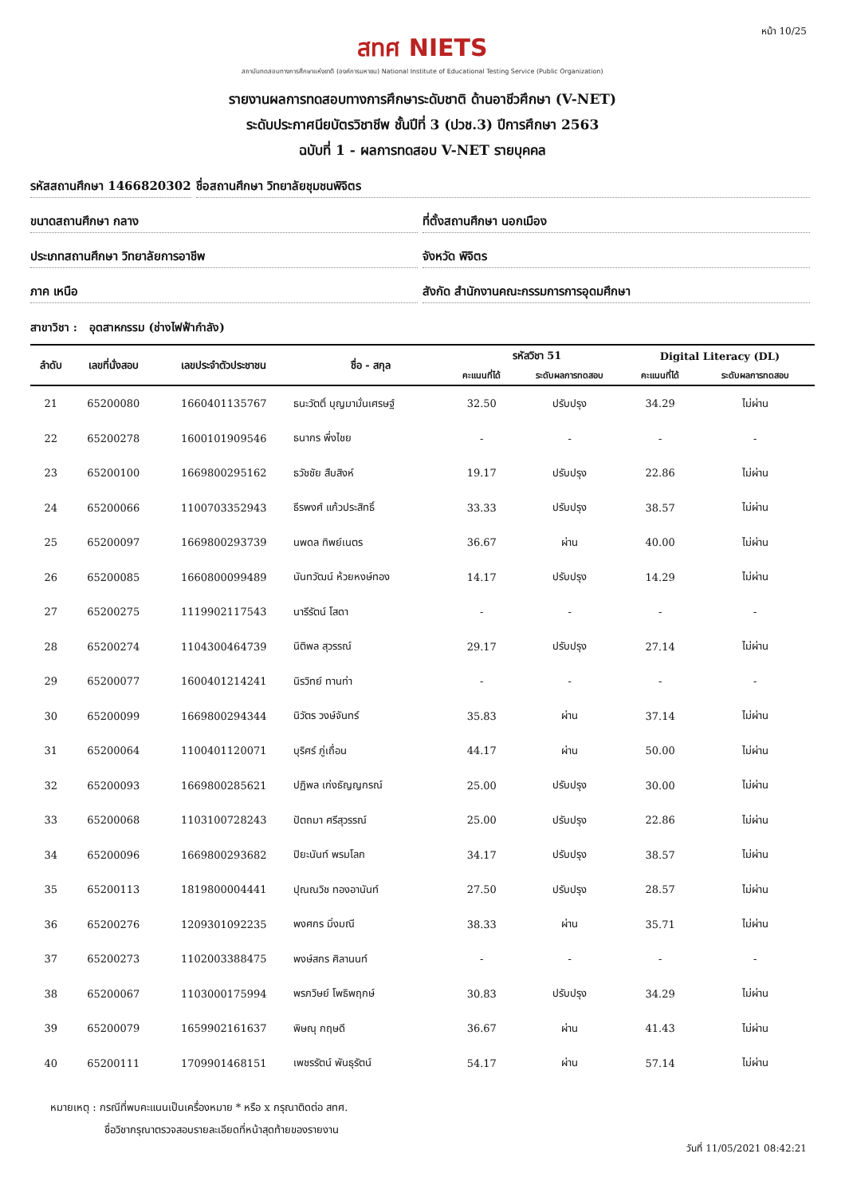หน้า 10/25
สทศ NIETS
สถาบันทดสอบทางการศึกษาแห่งชาติ (องค์การมหาชน) National Institute of Educational Testing Service (Public Organization)
รายงานผลการทดสอบทางการศึกษาระดับชาติ ด้านอาชีวศึกษา (V-NET)
ระดับประกาศนียบัตรวิชาชีพ ชั้นปีที่ 3 (ปวช.3) ปีการศึกษา 2563
ฉบับที่ 1 - ผลการทดสอบ V-NET รายบุคคล
รหัสสถานศึกษา 1466820302 ชื่อสถานศึกษา วิทยาลัยชุมชนพิจิตร
ขนาดสถานศึกษา กลาง ที่ตั้งสถานศึกษา นอกเมือง
ประเภทสถานศึกษา วิทยาลัยการอาชีพ
จังหวัด พิจิตร
ภาค เหนือ สังกัด สำนักงานคณะกรรมการการอุดมศึกษา
สาขาวิชา : อุตสาหกรรม (ช่างไฟฟ้ากำลัง)
| ลำดับ | เลขที่นั่งสอบ | เลขประจำตัวประชาชน | ชื่อ - สกุล | รหัสวิชา 51 | | Digital Literacy (DL) | |
| --- | --- | --- | --- | --- | --- | --- | --- |
| | | | | คะแนนที่ได้ | ระดับผลการทดสอบ | คะแนนที่ได้ | ระดับผลการทดสอบ |
| 21 | 65200080 | 1660401135767 | ธนะวัตติ์ บุญมามั่นเศรษฐ์ | 32.50 | ปรับปรุง | 34.29 | ไม่ผ่าน |
| 22 | 65200278 | 1600101909546 | ธนากร พึ่งไชย | - | - | - | - |
| 23 | 65200100 | 1669800295162 | ธวัชชัย สืบสิงห์ | 19.17 | ปรับปรุง | 22.86 | ไม่ผ่าน |
| 24 | 65200066 | 1100703352943 | ธีรพงศ์ แก้วประสิทธิ์ | 33.33 | ปรับปรุง | 38.57 | ไม่ผ่าน |
| 25 | 65200097 | 1669800293739 | นพดล ทิพย์เนตร | 36.67 | ผ่าน | 40.00 | ไม่ผ่าน |
| 26 | 65200085 | 1660800099489 | นันทวัฒน์ ห้วยหงษ์ทอง | 14.17 | ปรับปรุง | 14.29 | ไม่ผ่าน |
| 27 | 65200275 | 1119902117543 | นารีรัตน์ โสดา | - | - | - | - |
| 28 | 65200274 | 1104300464739 | นิติพล สุวรรณ์ | 29.17 | ปรับปรุง | 27.14 | ไม่ผ่าน |
| 29 | 65200077 | 1600401214241 | นิรวิทย์ ทานท่า | - | - | - | - |
| 30 | 65200099 | 1669800294344 | นิวัตร วงษ์จันทร์ | 35.83 | ผ่าน | 37.14 | ไม่ผ่าน |
| 31 | 65200064 | 1100401120071 | บุริศร์ ภู่เถื่อน | 44.17 | ผ่าน | 50.00 | ไม่ผ่าน |
| 32 | 65200093 | 1669800285621 | ปฏิพล เก่งธัญญกรณ์ | 25.00 | ปรับปรุง | 30.00 | ไม่ผ่าน |
| 33 | 65200068 | 1103100728243 | ปัตถมา ศรีสุวรรณ์ | 25.00 | ปรับปรุง | 22.86 | ไม่ผ่าน |
| 34 | 65200096 | 1669800293682 | ปิยะนันท์ พรมโลก | 34.17 | ปรับปรุง | 38.57 | ไม่ผ่าน |
| 35 | 65200113 | 1819800004441 | ปุณณวิช ทองอานันท์ | 27.50 | ปรับปรุง | 28.57 | ไม่ผ่าน |
| 36 | 65200276 | 1209301092235 | พงศกร มิ่งมณี | 38.33 | ผ่าน | 35.71 | ไม่ผ่าน |
| 37 | 65200273 | 1102003388475 | พงษ์สกร ศิลานนท์ | - | - | - | - |
| 38 | 65200067 | 1103000175994 | พรภวิษย์ โพธิพฤกษ์ | 30.83 | ปรับปรุง | 34.29 | ไม่ผ่าน |
| 39 | 65200079 | 1659902161637 | พิษณุ กฤษดี | 36.67 | ผ่าน | 41.43 | ไม่ผ่าน |
| 40 | 65200111 | 1709901468151 | เพชรรัตน์ พันธุรัตน์ | 54.17 | ผ่าน | 57.14 | ไม่ผ่าน |
หมายเหตุ : กรณีที่พบคะแนนเป็นเครื่องหมาย * หรือ x กรุณาติดต่อ สทศ.
ชื่อวิชากรุณาตรวจสอบรายละเอียดที่หน้าสุดท้ายของรายงาน
วันที่ 11/05/2021 08:42:21